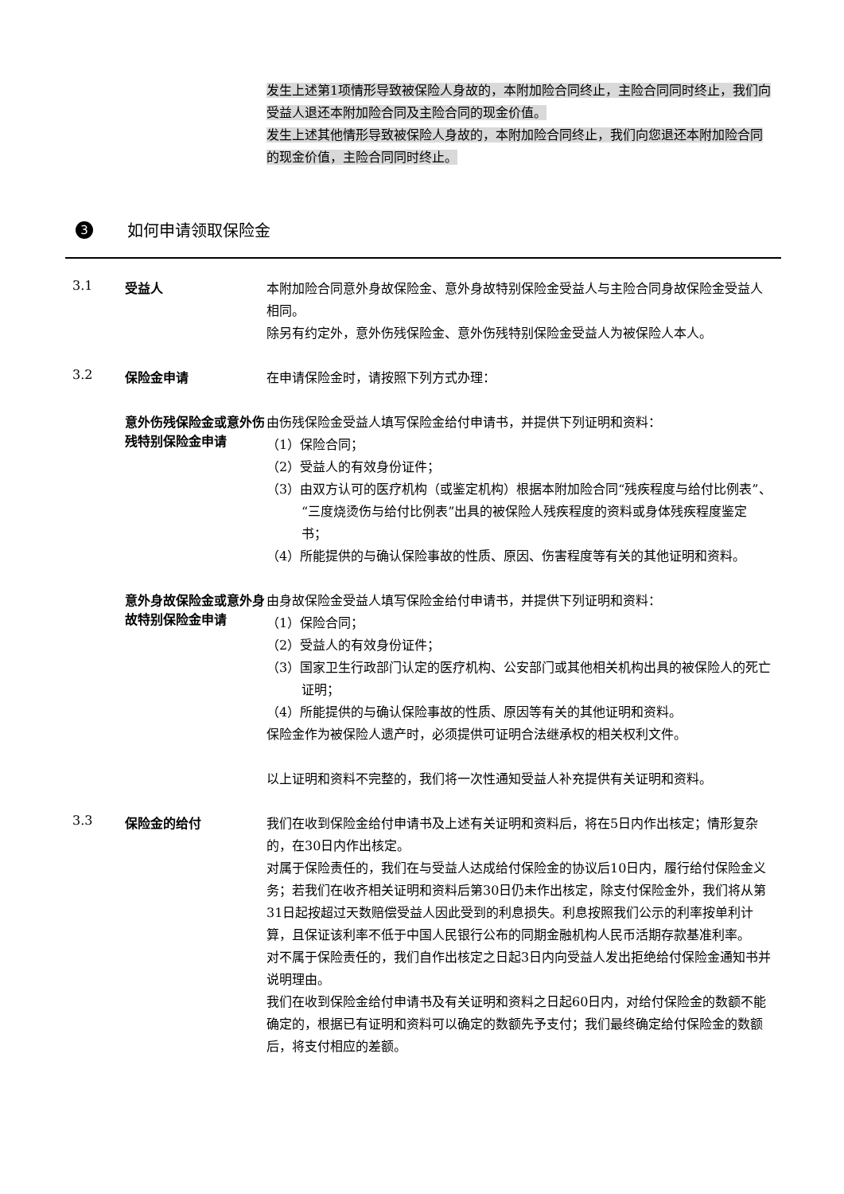发生上述第1项情形导致被保险人身故的，本附加险合同终止，主险合同同时终止，我们向受益人退还本附加险合同及主险合同的现金价值。
发生上述其他情形导致被保险人身故的，本附加险合同终止，我们向您退还本附加险合同的现金价值，主险合同同时终止。
3
如何申请领取保险金
3.1 受益人
本附加险合同意外身故保险金、意外身故特别保险金受益人与主险合同身故保险金受益人相同。
除另有约定外，意外伤残保险金、意外伤残特别保险金受益人为被保险人本人。
3.2 保险金申请
在申请保险金时，请按照下列方式办理：
意外伤残保险金或意外伤残特别保险金申请
由伤残保险金受益人填写保险金给付申请书，并提供下列证明和资料：
（1）保险合同；
（2）受益人的有效身份证件；
（3）由双方认可的医疗机构（或鉴定机构）根据本附加险合同“残疾程度与给付比例表”、“三度烧烫伤与给付比例表”出具的被保险人残疾程度的资料或身体残疾程度鉴定书；
（4）所能提供的与确认保险事故的性质、原因、伤害程度等有关的其他证明和资料。
意外身故保险金或意外身故特别保险金申请
由身故保险金受益人填写保险金给付申请书，并提供下列证明和资料：
（1）保险合同；
（2）受益人的有效身份证件；
（3）国家卫生行政部门认定的医疗机构、公安部门或其他相关机构出具的被保险人的死亡证明；
（4）所能提供的与确认保险事故的性质、原因等有关的其他证明和资料。
保险金作为被保险人遗产时，必须提供可证明合法继承权的相关权利文件。
以上证明和资料不完整的，我们将一次性通知受益人补充提供有关证明和资料。
3.3 保险金的给付
我们在收到保险金给付申请书及上述有关证明和资料后，将在5日内作出核定；情形复杂的，在30日内作出核定。
对属于保险责任的，我们在与受益人达成给付保险金的协议后10日内，履行给付保险金义务；若我们在收齐相关证明和资料后第30日仍未作出核定，除支付保险金外，我们将从第31日起按超过天数赔偿受益人因此受到的利息损失。利息按照我们公示的利率按单利计算，且保证该利率不低于中国人民银行公布的同期金融机构人民币活期存款基准利率。
对不属于保险责任的，我们自作出核定之日起3日内向受益人发出拒绝给付保险金通知书并说明理由。
我们在收到保险金给付申请书及有关证明和资料之日起60日内，对给付保险金的数额不能确定的，根据已有证明和资料可以确定的数额先予支付；我们最终确定给付保险金的数额后，将支付相应的差额。